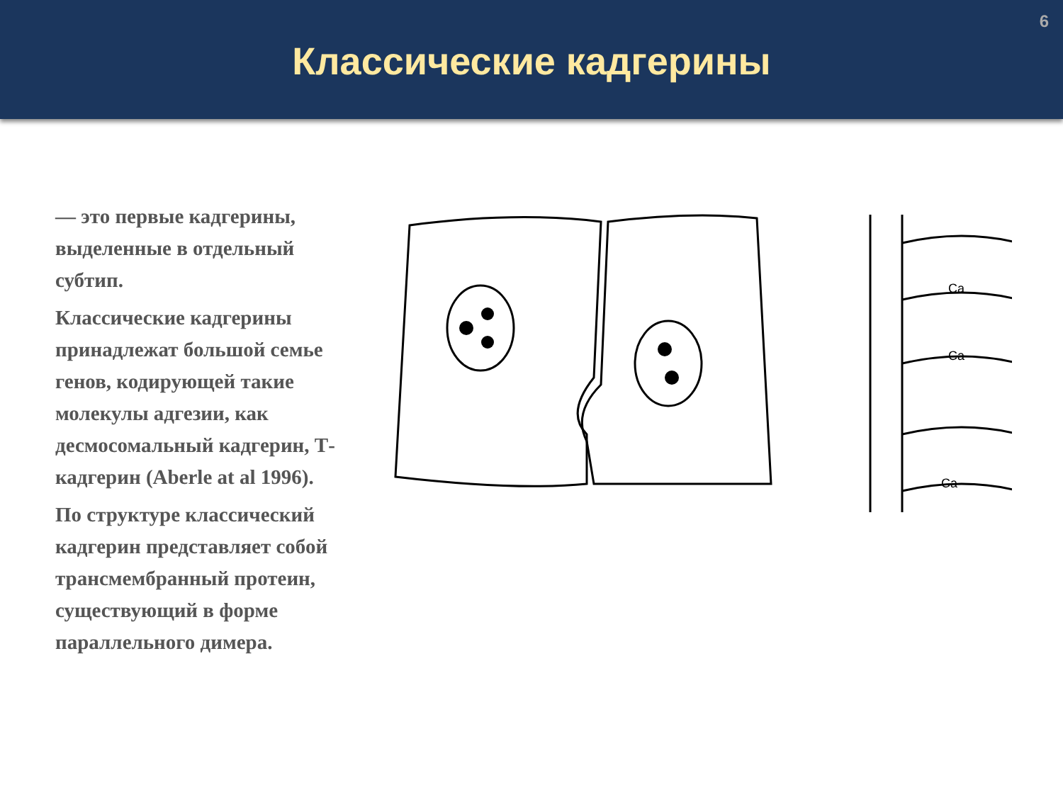6
Классические кадгерины
— это первые кадгерины, выделенные в отдельный субтип.
Классические кадгерины принадлежат большой семье генов, кодирующей такие молекулы адгезии, как десмосомальный кадгерин, Т-кадгерин (Aberle at al 1996).
По структуре классический кадгерин представляет собой трансмембранный протеин, существующий в форме параллельного димера.
Ca
Ca
Ca